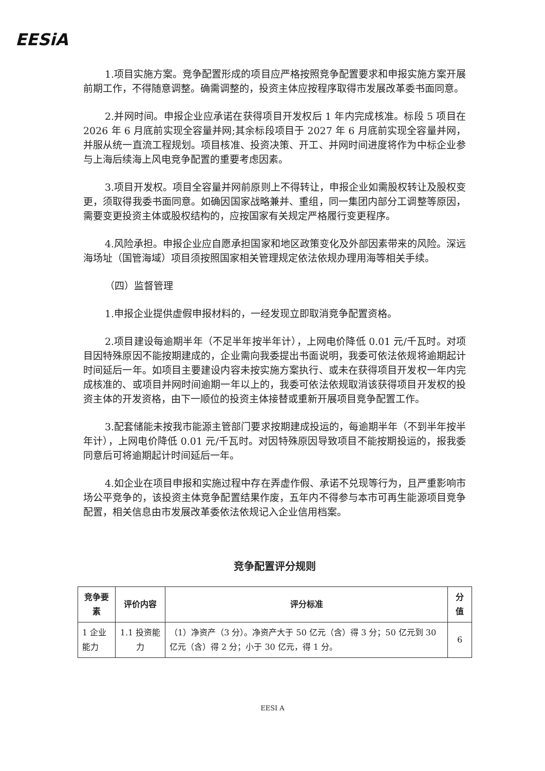EESiA
1.项目实施方案。竞争配置形成的项目应严格按照竞争配置要求和申报实施方案开展前期工作，不得随意调整。确需调整的，投资主体应按程序取得市发展改革委书面同意。
2.并网时间。申报企业应承诺在获得项目开发权后 1 年内完成核准。标段 5 项目在 2026 年 6 月底前实现全容量并网;其余标段项目于 2027 年 6 月底前实现全容量并网，并服从统一直流工程规划。项目核准、投资决策、开工、并网时间进度将作为中标企业参与上海后续海上风电竞争配置的重要考虑因素。
3.项目开发权。项目全容量并网前原则上不得转让，申报企业如需股权转让及股权变更，须取得我委书面同意。如确因国家战略兼并、重组，同一集团内部分工调整等原因，需要变更投资主体或股权结构的，应按国家有关规定严格履行变更程序。
4.风险承担。申报企业应自愿承担国家和地区政策变化及外部因素带来的风险。深远海场址（国管海域）项目须按照国家相关管理规定依法依规办理用海等相关手续。
（四）监督管理
1.申报企业提供虚假申报材料的，一经发现立即取消竞争配置资格。
2.项目建设每逾期半年（不足半年按半年计），上网电价降低 0.01 元/千瓦时。对项目因特殊原因不能按期建成的，企业需向我委提出书面说明，我委可依法依规将逾期起计时间延后一年。如项目主要建设内容未按实施方案执行、或未在获得项目开发权一年内完成核准的、或项目并网时间逾期一年以上的，我委可依法依规取消该获得项目开发权的投资主体的开发资格，由下一顺位的投资主体接替或重新开展项目竞争配置工作。
3.配套储能未按我市能源主管部门要求按期建成投运的，每逾期半年（不到半年按半年计），上网电价降低 0.01 元/千瓦时。对因特殊原因导致项目不能按期投运的，报我委同意后可将逾期起计时间延后一年。
4.如企业在项目申报和实施过程中存在弄虚作假、承诺不兑现等行为，且严重影响市场公平竞争的，该投资主体竞争配置结果作废，五年内不得参与本市可再生能源项目竞争配置，相关信息由市发展改革委依法依规记入企业信用档案。
竞争配置评分规则
| 竞争要素 | 评价内容 | 评分标准 | 分值 |
| --- | --- | --- | --- |
| 1 企业能力 | 1.1 投资能力 | （1）净资产（3 分）。净资产大于 50 亿元（含）得 3 分；50 亿元到 30 亿元（含）得 2 分；小于 30 亿元，得 1 分。 | 6 |
EESI A